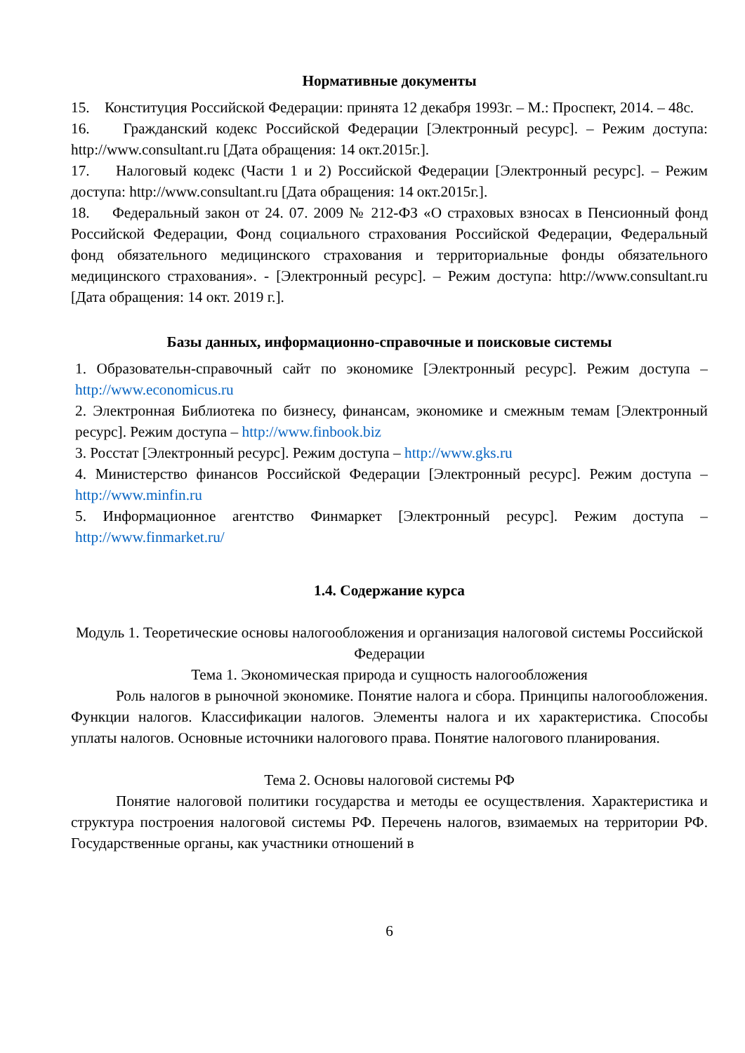Нормативные документы
15. Конституция Российской Федерации: принята 12 декабря 1993г. – М.: Проспект, 2014. – 48с.
16. Гражданский кодекс Российской Федерации [Электронный ресурс]. – Режим доступа: http://www.consultant.ru [Дата обращения: 14 окт.2015г.].
17. Налоговый кодекс (Части 1 и 2) Российской Федерации [Электронный ресурс]. – Режим доступа: http://www.consultant.ru [Дата обращения: 14 окт.2015г.].
18. Федеральный закон от 24. 07. 2009 № 212-ФЗ «О страховых взносах в Пенсионный фонд Российской Федерации, Фонд социального страхования Российской Федерации, Федеральный фонд обязательного медицинского страхования и территориальные фонды обязательного медицинского страхования». - [Электронный ресурс]. – Режим доступа: http://www.consultant.ru [Дата обращения: 14 окт. 2019 г.].
Базы данных, информационно-справочные и поисковые системы
1. Образовательн-справочный сайт по экономике [Электронный ресурс]. Режим доступа – http://www.economicus.ru
2. Электронная Библиотека по бизнесу, финансам, экономике и смежным темам [Электронный ресурс]. Режим доступа – http://www.finbook.biz
3. Росстат [Электронный ресурс]. Режим доступа – http://www.gks.ru
4. Министерство финансов Российской Федерации [Электронный ресурс]. Режим доступа – http://www.minfin.ru
5. Информационное агентство Финмаркет [Электронный ресурс]. Режим доступа – http://www.finmarket.ru/
1.4. Содержание курса
Модуль 1. Теоретические основы налогообложения и организация налоговой системы Российской Федерации
Тема 1. Экономическая природа и сущность налогообложения
Роль налогов в рыночной экономике. Понятие налога и сбора. Принципы налогообложения. Функции налогов. Классификации налогов. Элементы налога и их характеристика. Способы уплаты налогов. Основные источники налогового права. Понятие налогового планирования.
Тема 2. Основы налоговой системы РФ
Понятие налоговой политики государства и методы ее осуществления. Характеристика и структура построения налоговой системы РФ. Перечень налогов, взимаемых на территории РФ. Государственные органы, как участники отношений в
6